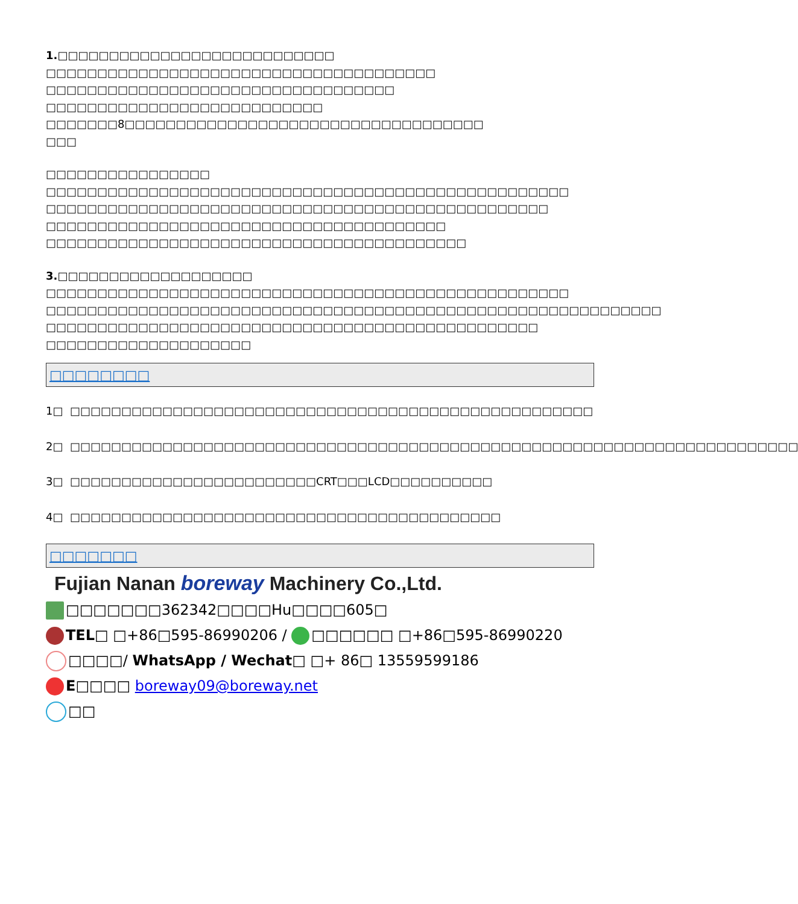1.□□□□□□□□□□□□□□□□□□□□□□□□□□□
□□□□□□□□□□□□□□□□□□□□□□□□□□□□□□□□□□□□□□
□□□□□□□□□□□□□□□□□□□□□□□□□□□□□□□□□□
□□□□□□□□□□□□□□□□□□□□□□□□□□□
□□□□□□□8□□□□□□□□□□□□□□□□□□□□□□□□□□□□□□□□□□□
□□□
□□□□□□□□□□□□□□□□
□□□□□□□□□□□□□□□□□□□□□□□□□□□□□□□□□□□□□□□□□□□□□□□□□□□
□□□□□□□□□□□□□□□□□□□□□□□□□□□□□□□□□□□□□□□□□□□□□□□□□
□□□□□□□□□□□□□□□□□□□□□□□□□□□□□□□□□□□□□□□
□□□□□□□□□□□□□□□□□□□□□□□□□□□□□□□□□□□□□□□□□
3.□□□□□□□□□□□□□□□□□□□
□□□□□□□□□□□□□□□□□□□□□□□□□□□□□□□□□□□□□□□□□□□□□□□□□□□
□□□□□□□□□□□□□□□□□□□□□□□□□□□□□□□□□□□□□□□□□□□□□□□□□□□□□□□□□□□□
□□□□□□□□□□□□□□□□□□□□□□□□□□□□□□□□□□□□□□□□□□□□□□□□
□□□□□□□□□□□□□□□□□□□□
□□□□□□□□
1□ □□□□□□□□□□□□□□□□□□□□□□□□□□□□□□□□□□□□□□□□□□□□□□□□□□□
2□ □□□□□□□□□□□□□□□□□□□□□□□□□□□□□□□□□□□□□□□□□□□□□□□□□□□□□□□□□□□□□□□□□□□□□□□
3□ □□□□□□□□□□□□□□□□□□□□□□□□CRT□□□LCD□□□□□□□□□□
4□ □□□□□□□□□□□□□□□□□□□□□□□□□□□□□□□□□□□□□□□□□□
□□□□□□□
Fujian Nanan boreway Machinery Co.,Ltd.
□□□□□□□362342□□□□Hu□□□□605□
TEL□ □+86□595-86990206 / □□□□□□ □+86□595-86990220
□□□□/ WhatsApp / Wechat□ □+ 86□ 13559599186
E□□□□ boreway09@boreway.net
□□